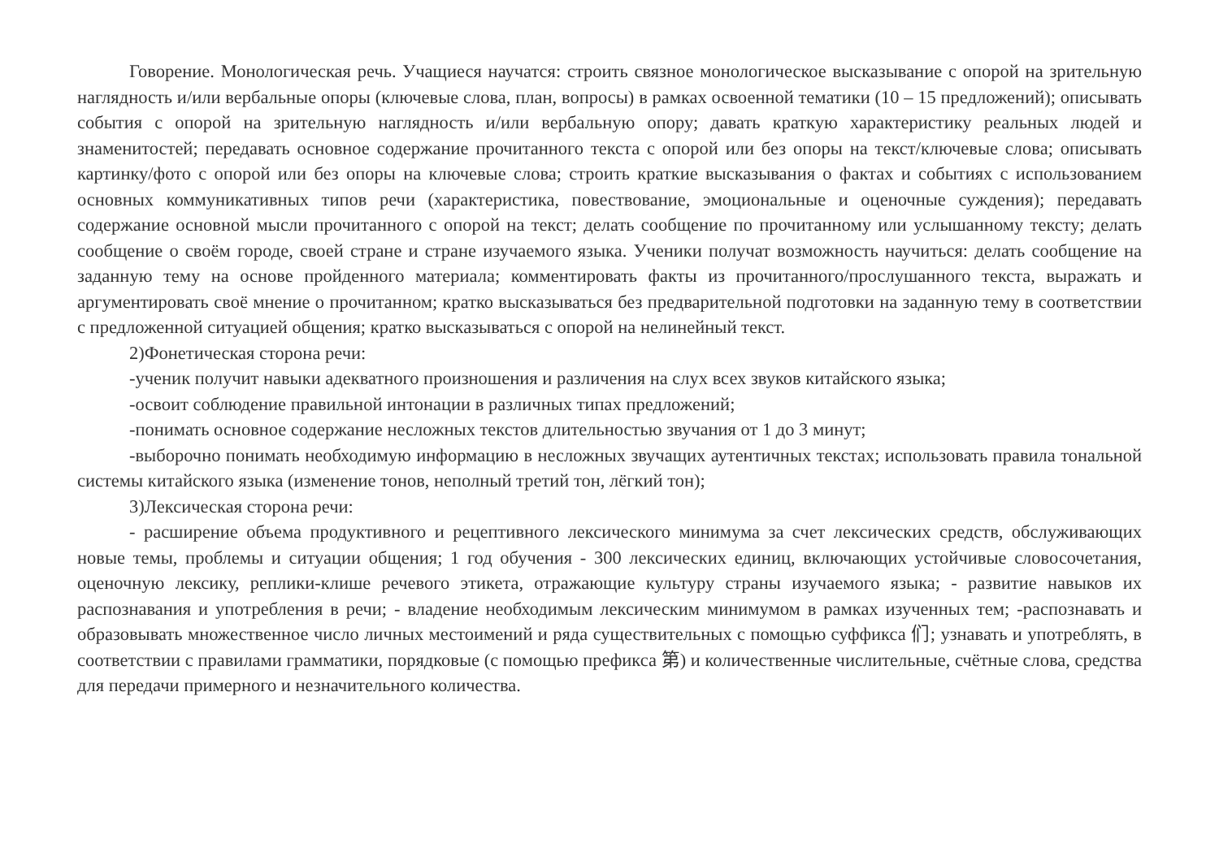Говорение. Монологическая речь. Учащиеся научатся: строить связное монологическое высказывание с опорой на зрительную наглядность и/или вербальные опоры (ключевые слова, план, вопросы) в рамках освоенной тематики (10 – 15 предложений); описывать события с опорой на зрительную наглядность и/или вербальную опору; давать краткую характеристику реальных людей и знаменитостей; передавать основное содержание прочитанного текста с опорой или без опоры на текст/ключевые слова; описывать картинку/фото с опорой или без опоры на ключевые слова; строить краткие высказывания о фактах и событиях с использованием основных коммуникативных типов речи (характеристика, повествование, эмоциональные и оценочные суждения); передавать содержание основной мысли прочитанного с опорой на текст; делать сообщение по прочитанному или услышанному тексту; делать сообщение о своём городе, своей стране и стране изучаемого языка. Ученики получат возможность научиться: делать сообщение на заданную тему на основе пройденного материала; комментировать факты из прочитанного/прослушанного текста, выражать и аргументировать своё мнение о прочитанном; кратко высказываться без предварительной подготовки на заданную тему в соответствии с предложенной ситуацией общения; кратко высказываться с опорой на нелинейный текст.
2)Фонетическая сторона речи:
-ученик получит навыки адекватного произношения и различения на слух всех звуков китайского языка;
-освоит соблюдение правильной интонации в различных типах предложений;
-понимать основное содержание несложных текстов длительностью звучания от 1 до 3 минут;
-выборочно понимать необходимую информацию в несложных звучащих аутентичных текстах; использовать правила тональной системы китайского языка (изменение тонов, неполный третий тон, лёгкий тон);
3)Лексическая сторона речи:
- расширение объема продуктивного и рецептивного лексического минимума за счет лексических средств, обслуживающих новые темы, проблемы и ситуации общения; 1 год обучения - 300 лексических единиц, включающих устойчивые словосочетания, оценочную лексику, реплики-клише речевого этикета, отражающие культуру страны изучаемого языка; - развитие навыков их распознавания и употребления в речи; - владение необходимым лексическим минимумом в рамках изученных тем; -распознавать и образовывать множественное число личных местоимений и ряда существительных с помощью суффикса 们; узнавать и употреблять, в соответствии с правилами грамматики, порядковые (с помощью префикса 第) и количественные числительные, счётные слова, средства для передачи примерного и незначительного количества.